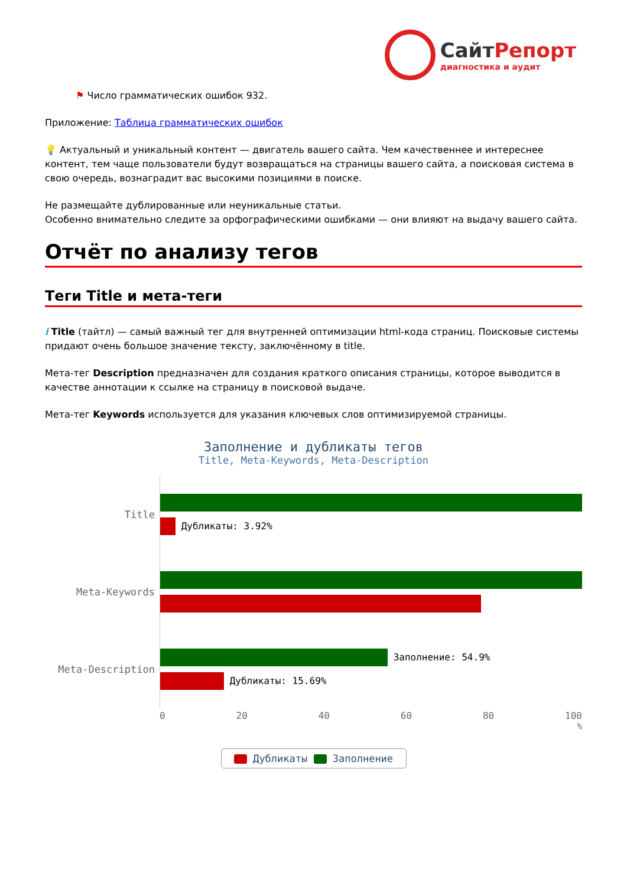СайтРепорт диагностика и аудит
⚑ Число грамматических ошибок 932.
Приложение: Таблица грамматических ошибок
💡 Актуальный и уникальный контент — двигатель вашего сайта. Чем качественнее и интереснее контент, тем чаще пользователи будут возвращаться на страницы вашего сайта, а поисковая система в свою очередь, вознаградит вас высокими позициями в поиске.
Не размещайте дублированные или неуникальные статьи.
Особенно внимательно следите за орфографическими ошибками — они влияют на выдачу вашего сайта.
Отчёт по анализу тегов
Теги Title и мета-теги
i Title (тайтл) — самый важный тег для внутренней оптимизации html-кода страниц. Поисковые системы придают очень большое значение тексту, заключённому в title.
Мета-тег Description предназначен для создания краткого описания страницы, которое выводится в качестве аннотации к ссылке на страницу в поисковой выдаче.
Мета-тег Keywords используется для указания ключевых слов оптимизируемой страницы.
Заполнение и дубликаты тегов
Title, Meta-Keywords, Meta-Description
Title
Дубликаты: 3.92%
Meta-Keywords
Meta-Description
Заполнение: 54.9%
Дубликаты: 15.69%
0 20 40 60 80 100
%
Дубликаты Заполнение